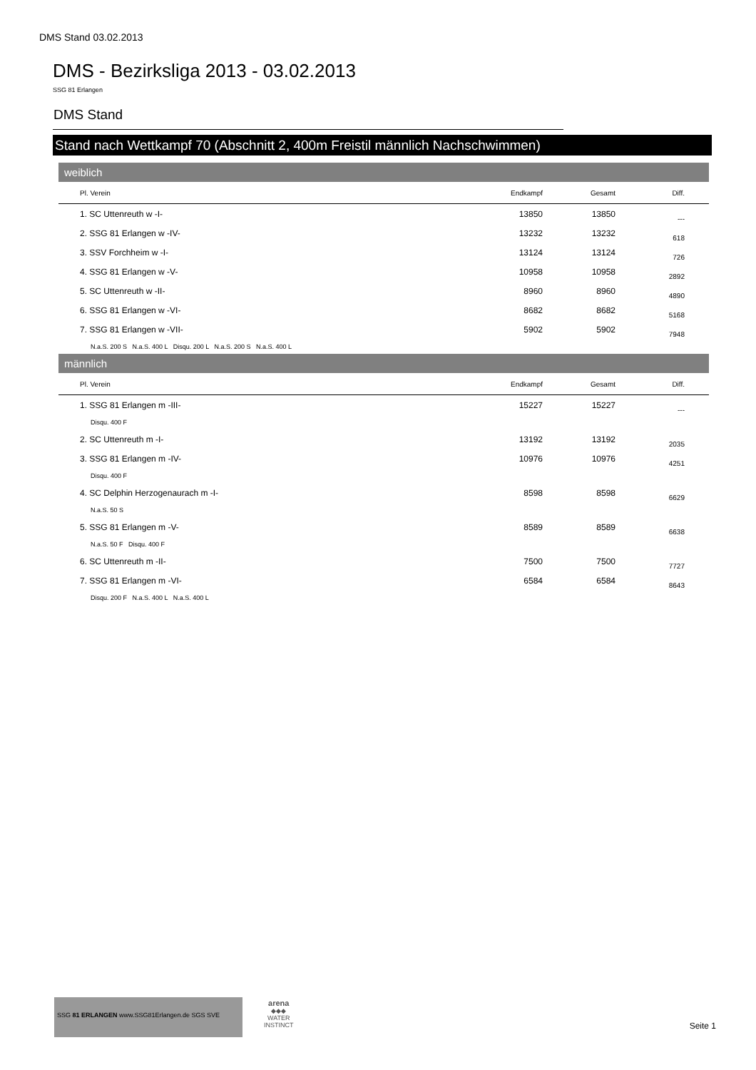DMS Stand 03.02.2013
DMS - Bezirksliga 2013 - 03.02.2013
SSG 81 Erlangen
DMS Stand
Stand nach Wettkampf 70 (Abschnitt 2, 400m Freistil männlich Nachschwimmen)
weiblich
| Pl. Verein | Endkampf | Gesamt | Diff. |
| --- | --- | --- | --- |
| 1. SC Uttenreuth w -I- | 13850 | 13850 | --- |
| 2. SSG 81 Erlangen w -IV- | 13232 | 13232 | 618 |
| 3. SSV Forchheim w -I- | 13124 | 13124 | 726 |
| 4. SSG 81 Erlangen w -V- | 10958 | 10958 | 2892 |
| 5. SC Uttenreuth w -II- | 8960 | 8960 | 4890 |
| 6. SSG 81 Erlangen w -VI- | 8682 | 8682 | 5168 |
| 7. SSG 81 Erlangen w -VII- | 5902 | 5902 | 7948 |
| N.a.S. 200 S N.a.S. 400 L Disqu. 200 L N.a.S. 200 S N.a.S. 400 L | | | |
männlich
| Pl. Verein | Endkampf | Gesamt | Diff. |
| --- | --- | --- | --- |
| 1. SSG 81 Erlangen m -III- | 15227 | 15227 | --- |
| Disqu. 400 F | | | |
| 2. SC Uttenreuth m -I- | 13192 | 13192 | 2035 |
| 3. SSG 81 Erlangen m -IV- | 10976 | 10976 | 4251 |
| Disqu. 400 F | | | |
| 4. SC Delphin Herzogenaurach m -I- | 8598 | 8598 | 6629 |
| N.a.S. 50 S | | | |
| 5. SSG 81 Erlangen m -V- | 8589 | 8589 | 6638 |
| N.a.S. 50 F Disqu. 400 F | | | |
| 6. SC Uttenreuth m -II- | 7500 | 7500 | 7727 |
| 7. SSG 81 Erlangen m -VI- | 6584 | 6584 | 8643 |
| Disqu. 200 F N.a.S. 400 L N.a.S. 400 L | | | |
SSG 81 ERLANGEN www.SSG81Erlangen.de SGS SVE
arena
◆◆◆
WATER
INSTINCT
Seite 1